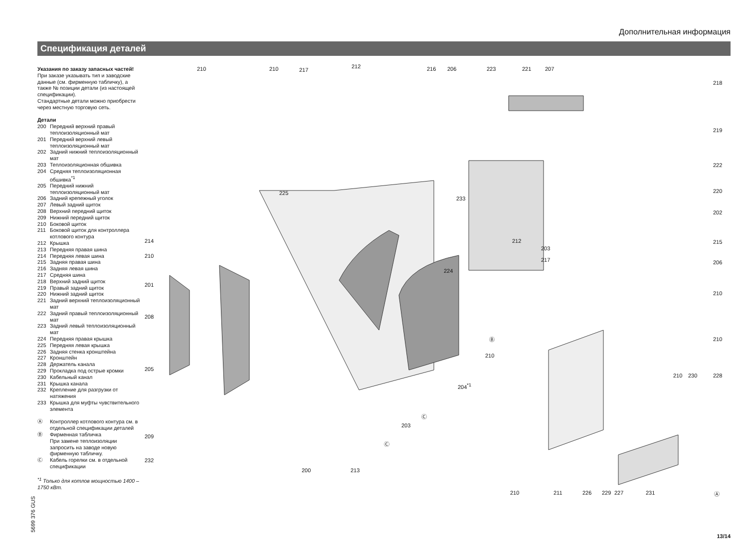Дополнительная информация
Спецификация деталей
Указания по заказу запасных частей!
При заказе указывать тип и заводские данные (см. фирменную табличку), а также № позиции детали (из настоящей спецификации).
Стандартные детали можно приобрести через местную торговую сеть.
Детали
200 Передний верхний правый теплоизоляционный мат
201 Передний верхний левый теплоизоляционный мат
202 Задний нижний теплоизоляционный мат
203 Теплоизоляционная обшивка
204 Средняя теплоизоляционная обшивка<sup>*1</sup>
205 Передний нижний теплоизоляционный мат
206 Задний крепежный уголок
207 Левый задний щиток
208 Верхний передний щиток
209 Нижний передний щиток
210 Боковой щиток
211 Боковой щиток для контроллера котлового контура
212 Крышка
213 Передняя правая шина
214 Передняя левая шина
215 Задняя правая шина
216 Задняя левая шина
217 Средняя шина
218 Верхний задний щиток
219 Правый задний щиток
220 Нижний задний щиток
221 Задний верхний теплоизоляционный мат
222 Задний правый теплоизоляционный мат
223 Задний левый теплоизоляционный мат
224 Передняя правая крышка
225 Передняя левая крышка
226 Задняя стенка кронштейна
227 Кронштейн
228 Держатель канала
229 Прокладка под острые кромки
230 Кабельный канал
231 Крышка канала
232 Крепление для разгрузки от натяжения
233 Крышка для муфты чувствительного элемента
Ⓐ Контроллер котлового контура см. в отдельной спецификации деталей
Ⓑ Фирменная табличка
При замене теплоизоляции запросить на заводе новую фирменную табличку.
Ⓒ Кабель горелки см. в отдельной спецификации
<sup>*1</sup> Только для котлов мощностью 1400 – 1750 кВт.
210 210 217
212 216 206 223 221 207
218
219
222
220
202
215
206
210
210
214
210
201
208
205
209
232
225
233
212
203
217
224
Ⓑ
210
204<sup>*1</sup>
210 230 228
Ⓒ
203
Ⓒ
200 213
210 211 226 229 227 231 Ⓐ
5699 376 GUS
13/14